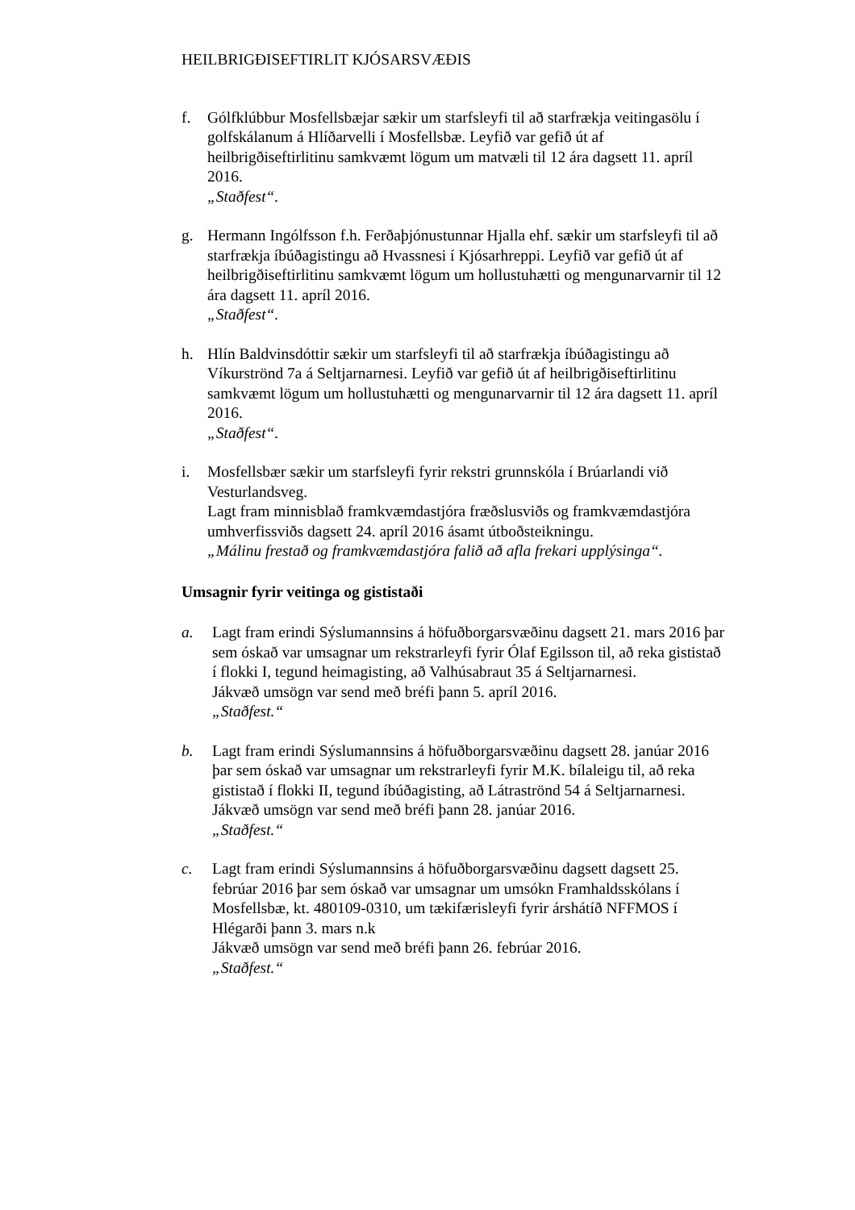HEILBRIGÐISEFTIRLIT KJÓSARSVÆÐIS
f. Gólfklúbbur Mosfellsbæjar sækir um starfsleyfi til að starfrækja veitingasölu í golfskálanum á Hlíðarvelli í Mosfellsbæ. Leyfið var gefið út af heilbrigðiseftirlitinu samkvæmt lögum um matvæli til 12 ára dagsett 11. apríl 2016.
„Staðfest“.
g. Hermann Ingólfsson f.h. Ferðaþjónustunnar Hjalla ehf. sækir um starfsleyfi til að starfrækja íbúðagistingu að Hvassnesi í Kjósarhreppi. Leyfið var gefið út af heilbrigðiseftirlitinu samkvæmt lögum um hollustuhætti og mengunarvarnir til 12 ára dagsett 11. apríl 2016.
„Staðfest“.
h. Hlín Baldvinsdóttir sækir um starfsleyfi til að starfrækja íbúðagistingu að Víkurströnd 7a á Seltjarnarnesi. Leyfið var gefið út af heilbrigðiseftirlitinu samkvæmt lögum um hollustuhætti og mengunarvarnir til 12 ára dagsett 11. apríl 2016.
„Staðfest“.
i. Mosfellsbær sækir um starfsleyfi fyrir rekstri grunnskóla í Brúarlandi við Vesturlandsveg.
Lagt fram minnisblað framkvæmdastjóra fræðslusviðs og framkvæmdastjóra umhverfissviðs dagsett 24. apríl 2016 ásamt útboðsteikningu.
„Málinu frestað og framkvæmdastjóra falið að afla frekari upplýsinga“.
Umsagnir fyrir veitinga og gististaði
a. Lagt fram erindi Sýslumannsins á höfuðborgarsvæðinu dagsett 21. mars 2016 þar sem óskað var umsagnar um rekstrarleyfi fyrir Ólaf Egilsson til, að reka gististað í flokki I, tegund heimagisting, að Valhúsabraut 35 á Seltjarnarnesi.
Jákvæð umsögn var send með bréfi þann 5. apríl 2016.
„Staðfest.“
b. Lagt fram erindi Sýslumannsins á höfuðborgarsvæðinu dagsett 28. janúar 2016 þar sem óskað var umsagnar um rekstrarleyfi fyrir M.K. bílaleigu til, að reka gististað í flokki II, tegund íbúðagisting, að Látraströnd 54 á Seltjarnarnesi.
Jákvæð umsögn var send með bréfi þann 28. janúar 2016.
„Staðfest.“
c. Lagt fram erindi Sýslumannsins á höfuðborgarsvæðinu dagsett dagsett 25. febrúar 2016 þar sem óskað var umsagnar um umsókn Framhaldsskólans í Mosfellsbæ, kt. 480109-0310, um tækifærisleyfi fyrir árshátíð NFFMOS í Hlégarði þann 3. mars n.k
Jákvæð umsögn var send með bréfi þann 26. febrúar 2016.
„Staðfest.“